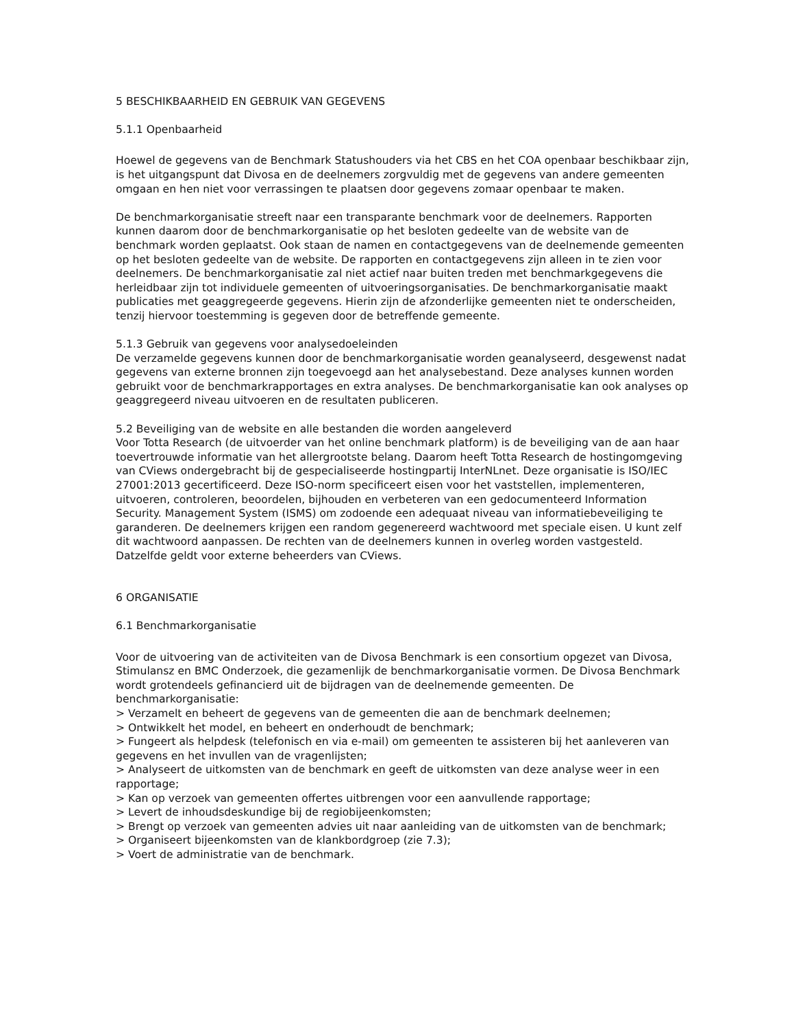5 BESCHIKBAARHEID EN GEBRUIK VAN GEGEVENS
5.1.1 Openbaarheid
Hoewel de gegevens van de Benchmark Statushouders via het CBS en het COA openbaar beschikbaar zijn, is het uitgangspunt dat Divosa en de deelnemers zorgvuldig met de gegevens van andere gemeenten omgaan en hen niet voor verrassingen te plaatsen door gegevens zomaar openbaar te maken.
De benchmarkorganisatie streeft naar een transparante benchmark voor de deelnemers. Rapporten kunnen daarom door de benchmarkorganisatie op het besloten gedeelte van de website van de benchmark worden geplaatst. Ook staan de namen en contactgegevens van de deelnemende gemeenten op het besloten gedeelte van de website. De rapporten en contactgegevens zijn alleen in te zien voor deelnemers. De benchmarkorganisatie zal niet actief naar buiten treden met benchmarkgegevens die herleidbaar zijn tot individuele gemeenten of uitvoeringsorganisaties. De benchmarkorganisatie maakt publicaties met geaggregeerde gegevens. Hierin zijn de afzonderlijke gemeenten niet te onderscheiden, tenzij hiervoor toestemming is gegeven door de betreffende gemeente.
5.1.3 Gebruik van gegevens voor analysedoeleinden
De verzamelde gegevens kunnen door de benchmarkorganisatie worden geanalyseerd, desgewenst nadat gegevens van externe bronnen zijn toegevoegd aan het analysebestand. Deze analyses kunnen worden gebruikt voor de benchmarkrapportages en extra analyses. De benchmarkorganisatie kan ook analyses op geaggregeerd niveau uitvoeren en de resultaten publiceren.
5.2 Beveiliging van de website en alle bestanden die worden aangeleverd
Voor Totta Research (de uitvoerder van het online benchmark platform) is de beveiliging van de aan haar toevertrouwde informatie van het allergrootste belang. Daarom heeft Totta Research de hostingomgeving van CViews ondergebracht bij de gespecialiseerde hostingpartij InterNLnet. Deze organisatie is ISO/IEC 27001:2013 gecertificeerd. Deze ISO-norm specificeert eisen voor het vaststellen, implementeren, uitvoeren, controleren, beoordelen, bijhouden en verbeteren van een gedocumenteerd Information Security. Management System (ISMS) om zodoende een adequaat niveau van informatiebeveiliging te garanderen. De deelnemers krijgen een random gegenereerd wachtwoord met speciale eisen. U kunt zelf dit wachtwoord aanpassen. De rechten van de deelnemers kunnen in overleg worden vastgesteld. Datzelfde geldt voor externe beheerders van CViews.
6 ORGANISATIE
6.1 Benchmarkorganisatie
Voor de uitvoering van de activiteiten van de Divosa Benchmark is een consortium opgezet van Divosa, Stimulansz en BMC Onderzoek, die gezamenlijk de benchmarkorganisatie vormen. De Divosa Benchmark wordt grotendeels gefinancierd uit de bijdragen van de deelnemende gemeenten. De benchmarkorganisatie:
> Verzamelt en beheert de gegevens van de gemeenten die aan de benchmark deelnemen;
> Ontwikkelt het model, en beheert en onderhoudt de benchmark;
> Fungeert als helpdesk (telefonisch en via e-mail) om gemeenten te assisteren bij het aanleveren van gegevens en het invullen van de vragenlijsten;
> Analyseert de uitkomsten van de benchmark en geeft de uitkomsten van deze analyse weer in een rapportage;
> Kan op verzoek van gemeenten offertes uitbrengen voor een aanvullende rapportage;
> Levert de inhoudsdeskundige bij de regiobijeenkomsten;
> Brengt op verzoek van gemeenten advies uit naar aanleiding van de uitkomsten van de benchmark;
> Organiseert bijeenkomsten van de klankbordgroep (zie 7.3);
> Voert de administratie van de benchmark.